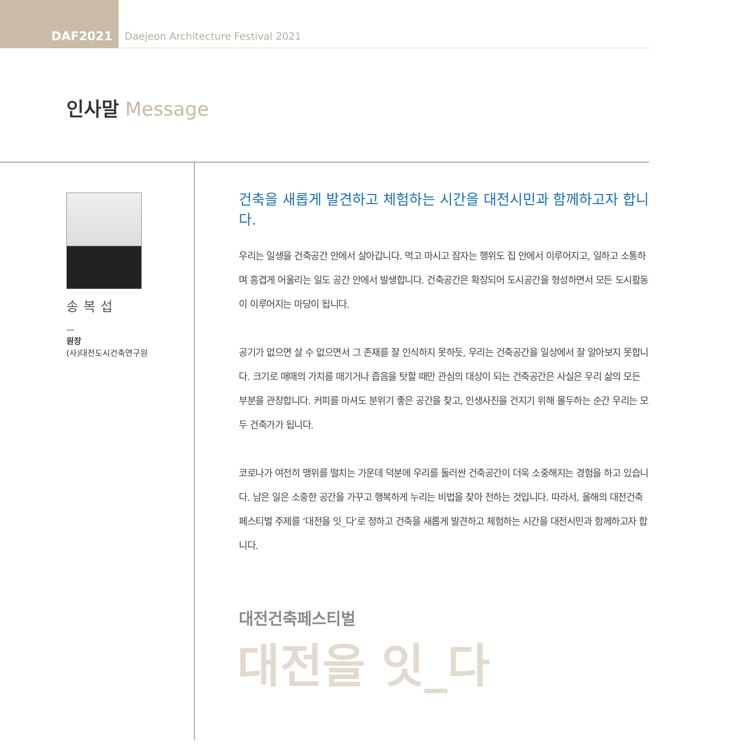DAF2021
Daejeon Architecture Festival 2021
인사말 Message
송복섭
—
원장
(사)대전도시건축연구원
건축을 새롭게 발견하고 체험하는 시간을 대전시민과 함께하고자 합니다.
우리는 일생을 건축공간 안에서 살아갑니다. 먹고 마시고 잠자는 행위도 집 안에서 이루어지고, 일하고 소통하며 흥겹게 어울리는 일도 공간 안에서 발생합니다. 건축공간은 확장되어 도시공간을 형성하면서 모든 도시활동이 이루어지는 마당이 됩니다.
공기가 없으면 살 수 없으면서 그 존재를 잘 인식하지 못하듯, 우리는 건축공간을 일상에서 잘 알아보지 못합니다. 크기로 매매의 가치를 매기거나 좁음을 탓할 때만 관심의 대상이 되는 건축공간은 사실은 우리 삶의 모든 부분을 관장합니다. 커피를 마셔도 분위기 좋은 공간을 찾고, 인생사진을 건지기 위해 몰두하는 순간 우리는 모두 건축가가 됩니다.
코로나가 여전히 맹위를 떨치는 가운데 덕분에 우리를 둘러싼 건축공간이 더욱 소중해지는 경험을 하고 있습니다. 남은 일은 소중한 공간을 가꾸고 행복하게 누리는 비법을 찾아 전하는 것입니다. 따라서, 올해의 대전건축페스티벌 주제를 ‘대전을 잇_다’로 정하고 건축을 새롭게 발견하고 체험하는 시간을 대전시민과 함께하고자 합니다.
대전건축페스티벌
대전을 잇_다